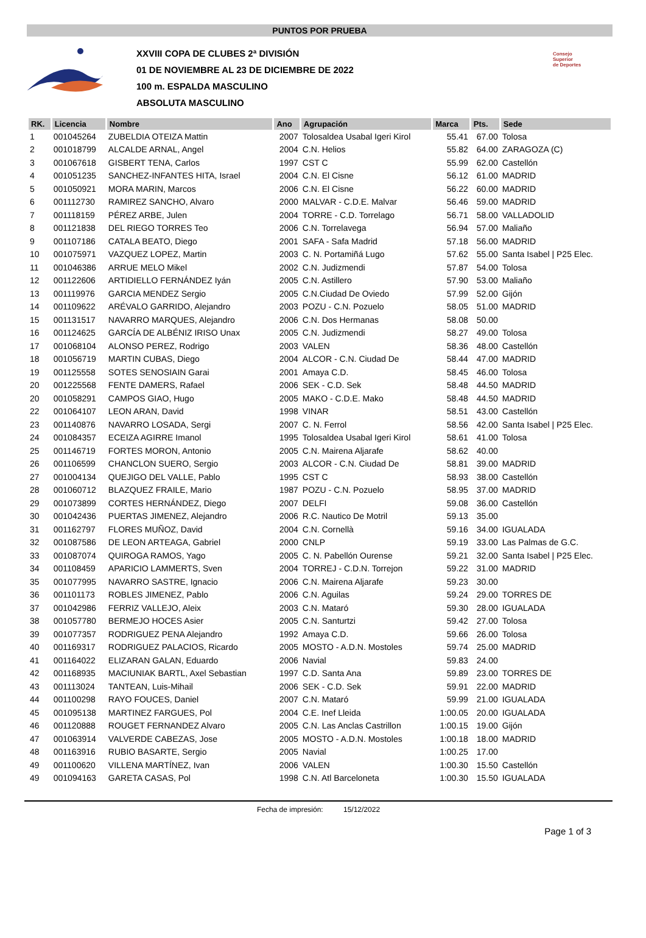PUNTOS POR PRUEBA
XXVIII COPA DE CLUBES 2ª DIVISIÓN
01 DE NOVIEMBRE AL 23 DE DICIEMBRE DE 2022
100 m. ESPALDA MASCULINO
ABSOLUTA MASCULINO
Consejo
Superior
de Deportes
| RK. | Licencia | Nombre | Ano | Agrupación | Marca | Pts. | Sede |
| --- | --- | --- | --- | --- | --- | --- | --- |
| 1 | 001045264 | ZUBELDIA OTEIZA Mattin | 2007 | Tolosaldea Usabal Igeri Kirol | 55.41 | 67.00 | Tolosa |
| 2 | 001018799 | ALCALDE ARNAL, Angel | 2004 | C.N. Helios | 55.82 | 64.00 | ZARAGOZA (C) |
| 3 | 001067618 | GISBERT TENA, Carlos | 1997 | CST C | 55.99 | 62.00 | Castellón |
| 4 | 001051235 | SANCHEZ-INFANTES HITA, Israel | 2004 | C.N. El Cisne | 56.12 | 61.00 | MADRID |
| 5 | 001050921 | MORA MARIN, Marcos | 2006 | C.N. El Cisne | 56.22 | 60.00 | MADRID |
| 6 | 001112730 | RAMIREZ SANCHO, Alvaro | 2000 | MALVAR - C.D.E. Malvar | 56.46 | 59.00 | MADRID |
| 7 | 001118159 | PÉREZ ARBE, Julen | 2004 | TORRE - C.D. Torrelago | 56.71 | 58.00 | VALLADOLID |
| 8 | 001121838 | DEL RIEGO TORRES Teo | 2006 | C.N. Torrelavega | 56.94 | 57.00 | Maliaño |
| 9 | 001107186 | CATALA BEATO, Diego | 2001 | SAFA - Safa Madrid | 57.18 | 56.00 | MADRID |
| 10 | 001075971 | VAZQUEZ LOPEZ, Martin | 2003 | C. N. Portamiñá Lugo | 57.62 | 55.00 | Santa Isabel / P25 Elec. |
| 11 | 001046386 | ARRUE MELO Mikel | 2002 | C.N. Judizmendi | 57.87 | 54.00 | Tolosa |
| 12 | 001122606 | ARTIDIELLO FERNÁNDEZ Iyán | 2005 | C.N. Astillero | 57.90 | 53.00 | Maliaño |
| 13 | 001119976 | GARCIA MENDEZ Sergio | 2005 | C.N.Ciudad De Oviedo | 57.99 | 52.00 | Gijón |
| 14 | 001109622 | ARÉVALO GARRIDO, Alejandro | 2003 | POZU - C.N. Pozuelo | 58.05 | 51.00 | MADRID |
| 15 | 001131517 | NAVARRO MARQUES, Alejandro | 2006 | C.N. Dos Hermanas | 58.08 | 50.00 | |
| 16 | 001124625 | GARCÍA DE ALBÉNIZ IRISO Unax | 2005 | C.N. Judizmendi | 58.27 | 49.00 | Tolosa |
| 17 | 001068104 | ALONSO PEREZ, Rodrigo | 2003 | VALEN | 58.36 | 48.00 | Castellón |
| 18 | 001056719 | MARTIN CUBAS, Diego | 2004 | ALCOR - C.N. Ciudad De | 58.44 | 47.00 | MADRID |
| 19 | 001125558 | SOTES SENOSIAIN Garai | 2001 | Amaya C.D. | 58.45 | 46.00 | Tolosa |
| 20 | 001225568 | FENTE DAMERS, Rafael | 2006 | SEK - C.D. Sek | 58.48 | 44.50 | MADRID |
| 20 | 001058291 | CAMPOS GIAO, Hugo | 2005 | MAKO - C.D.E. Mako | 58.48 | 44.50 | MADRID |
| 22 | 001064107 | LEON ARAN, David | 1998 | VINAR | 58.51 | 43.00 | Castellón |
| 23 | 001140876 | NAVARRO LOSADA, Sergi | 2007 | C. N. Ferrol | 58.56 | 42.00 | Santa Isabel / P25 Elec. |
| 24 | 001084357 | ECEIZA AGIRRE Imanol | 1995 | Tolosaldea Usabal Igeri Kirol | 58.61 | 41.00 | Tolosa |
| 25 | 001146719 | FORTES MORON, Antonio | 2005 | C.N. Mairena Aljarafe | 58.62 | 40.00 | |
| 26 | 001106599 | CHANCLON SUERO, Sergio | 2003 | ALCOR - C.N. Ciudad De | 58.81 | 39.00 | MADRID |
| 27 | 001004134 | QUEJIGO DEL VALLE, Pablo | 1995 | CST C | 58.93 | 38.00 | Castellón |
| 28 | 001060712 | BLAZQUEZ FRAILE, Mario | 1987 | POZU - C.N. Pozuelo | 58.95 | 37.00 | MADRID |
| 29 | 001073899 | CORTES HERNÁNDEZ, Diego | 2007 | DELFI | 59.08 | 36.00 | Castellón |
| 30 | 001042436 | PUERTAS JIMENEZ, Alejandro | 2006 | R.C. Nautico De Motril | 59.13 | 35.00 | |
| 31 | 001162797 | FLORES MUÑOZ, David | 2004 | C.N. Cornellà | 59.16 | 34.00 | IGUALADA |
| 32 | 001087586 | DE LEON ARTEAGA, Gabriel | 2000 | CNLP | 59.19 | 33.00 | Las Palmas de G.C. |
| 33 | 001087074 | QUIROGA RAMOS, Yago | 2005 | C. N. Pabellón Ourense | 59.21 | 32.00 | Santa Isabel / P25 Elec. |
| 34 | 001108459 | APARICIO LAMMERTS, Sven | 2004 | TORREJ - C.D.N. Torrejon | 59.22 | 31.00 | MADRID |
| 35 | 001077995 | NAVARRO SASTRE, Ignacio | 2006 | C.N. Mairena Aljarafe | 59.23 | 30.00 | |
| 36 | 001101173 | ROBLES JIMENEZ, Pablo | 2006 | C.N. Aguilas | 59.24 | 29.00 | TORRES DE |
| 37 | 001042986 | FERRIZ VALLEJO, Aleix | 2003 | C.N. Mataró | 59.30 | 28.00 | IGUALADA |
| 38 | 001057780 | BERMEJO HOCES Asier | 2005 | C.N. Santurtzi | 59.42 | 27.00 | Tolosa |
| 39 | 001077357 | RODRIGUEZ PENA Alejandro | 1992 | Amaya C.D. | 59.66 | 26.00 | Tolosa |
| 40 | 001169317 | RODRIGUEZ PALACIOS, Ricardo | 2005 | MOSTO - A.D.N. Mostoles | 59.74 | 25.00 | MADRID |
| 41 | 001164022 | ELIZARAN GALAN, Eduardo | 2006 | Navial | 59.83 | 24.00 | |
| 42 | 001168935 | MACIUNIAK BARTL, Axel Sebastian | 1997 | C.D. Santa Ana | 59.89 | 23.00 | TORRES DE |
| 43 | 001113024 | TANTEAN, Luis-Mihail | 2006 | SEK - C.D. Sek | 59.91 | 22.00 | MADRID |
| 44 | 001100298 | RAYO FOUCES, Daniel | 2007 | C.N. Mataró | 59.99 | 21.00 | IGUALADA |
| 45 | 001095138 | MARTINEZ FARGUES, Pol | 2004 | C.E. Inef Lleida | 1:00.05 | 20.00 | IGUALADA |
| 46 | 001120888 | ROUGET FERNANDEZ Alvaro | 2005 | C.N. Las Anclas Castrillon | 1:00.15 | 19.00 | Gijón |
| 47 | 001063914 | VALVERDE CABEZAS, Jose | 2005 | MOSTO - A.D.N. Mostoles | 1:00.18 | 18.00 | MADRID |
| 48 | 001163916 | RUBIO BASARTE, Sergio | 2005 | Navial | 1:00.25 | 17.00 | |
| 49 | 001100620 | VILLENA MARTÍNEZ, Ivan | 2006 | VALEN | 1:00.30 | 15.50 | Castellón |
| 49 | 001094163 | GARETA CASAS, Pol | 1998 | C.N. Atl Barceloneta | 1:00.30 | 15.50 | IGUALADA |
Fecha de impresión: 15/12/2022
Page 1 of 3